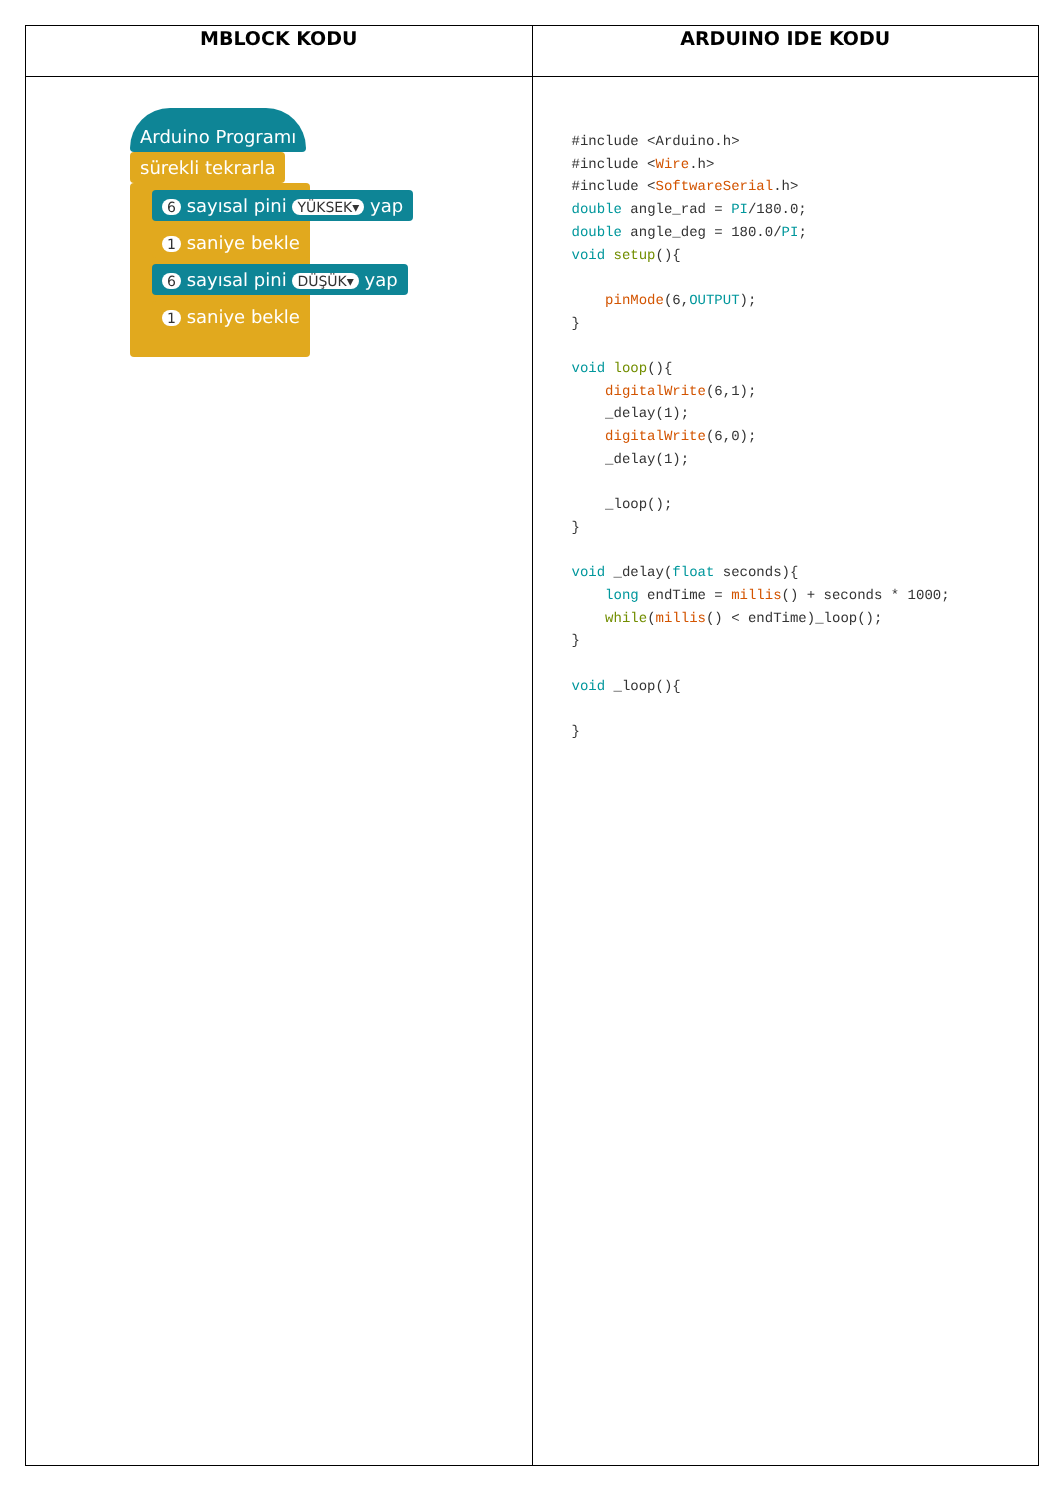| MBLOCK KODU | ARDUINO IDE KODU |
| --- | --- |
| Arduino Programı sürekli tekrarla 6 sayısal pini YÜKSEK▾ yap 1 saniye bekle 6 sayısal pini DÜŞÜK▾ yap 1 saniye bekle | #include <Arduino.h> #include < Wire .h> #include < SoftwareSerial .h> double angle_rad = PI /180.0; double angle_deg = 180.0/ PI ; void setup (){ pinMode (6, OUTPUT ); } void loop (){ digitalWrite (6,1); _delay(1); digitalWrite (6,0); _delay(1); _loop(); } void _delay( float seconds){ long endTime = millis () + seconds * 1000; while ( millis () < endTime)_loop(); } void _loop(){ } |